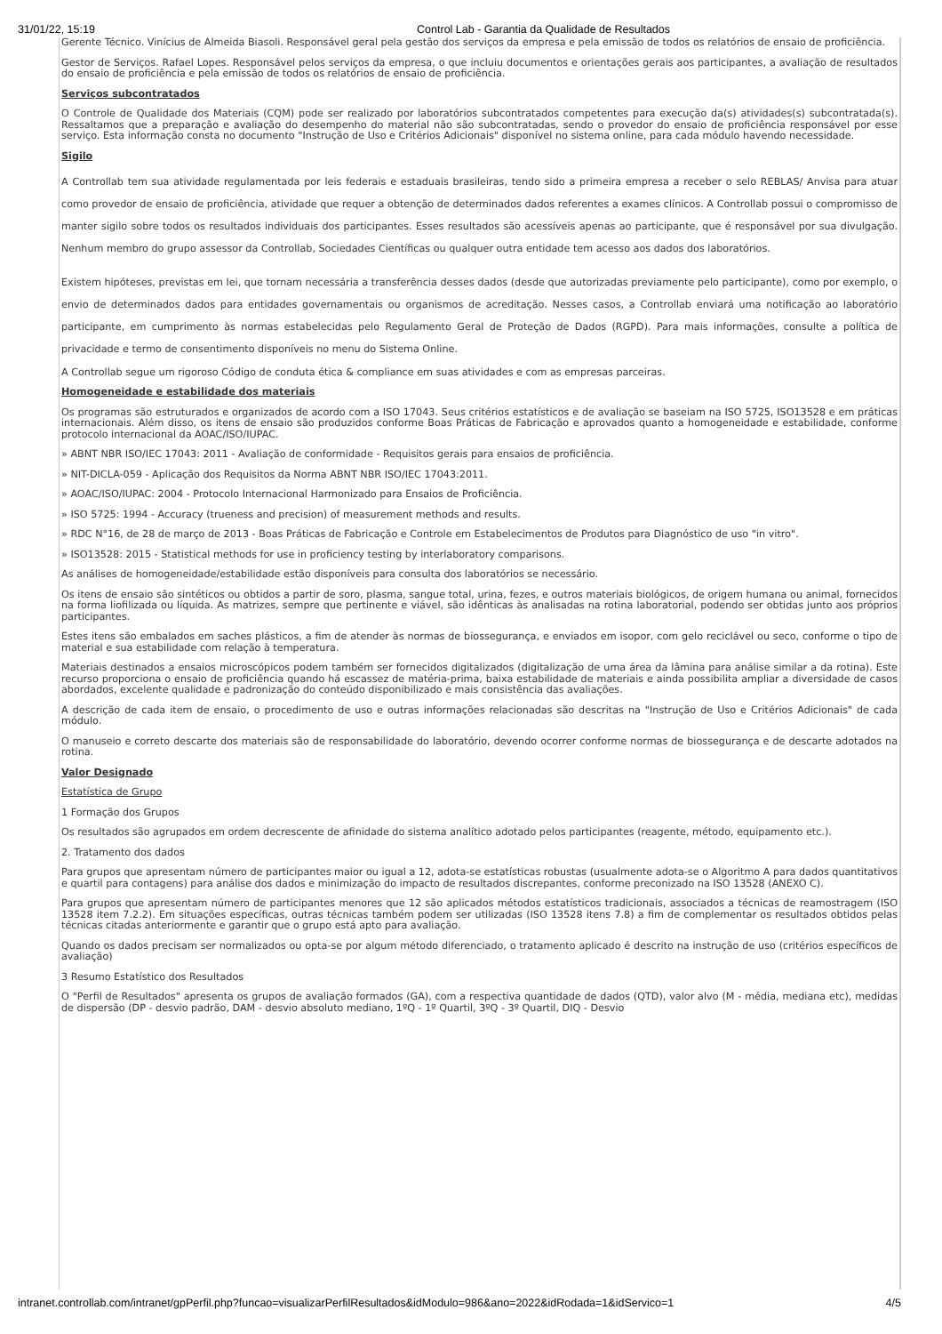31/01/22, 15:19 Control Lab - Garantia da Qualidade de Resultados
Gerente Técnico. Vinícius de Almeida Biasoli. Responsável geral pela gestão dos serviços da empresa e pela emissão de todos os relatórios de ensaio de proficiência.
Gestor de Serviços. Rafael Lopes. Responsável pelos serviços da empresa, o que incluiu documentos e orientações gerais aos participantes, a avaliação de resultados do ensaio de proficiência e pela emissão de todos os relatórios de ensaio de proficiência.
Serviços subcontratados
O Controle de Qualidade dos Materiais (CQM) pode ser realizado por laboratórios subcontratados competentes para execução da(s) atividades(s) subcontratada(s). Ressaltamos que a preparação e avaliação do desempenho do material não são subcontratadas, sendo o provedor do ensaio de proficiência responsável por esse serviço. Esta informação consta no documento "Instrução de Uso e Critérios Adicionais" disponível no sistema online, para cada módulo havendo necessidade.
Sigilo
A Controllab tem sua atividade regulamentada por leis federais e estaduais brasileiras, tendo sido a primeira empresa a receber o selo REBLAS/ Anvisa para atuar como provedor de ensaio de proficiência, atividade que requer a obtenção de determinados dados referentes a exames clínicos. A Controllab possui o compromisso de manter sigilo sobre todos os resultados individuais dos participantes. Esses resultados são acessíveis apenas ao participante, que é responsável por sua divulgação. Nenhum membro do grupo assessor da Controllab, Sociedades Científicas ou qualquer outra entidade tem acesso aos dados dos laboratórios.
Existem hipóteses, previstas em lei, que tornam necessária a transferência desses dados (desde que autorizadas previamente pelo participante), como por exemplo, o envio de determinados dados para entidades governamentais ou organismos de acreditação. Nesses casos, a Controllab enviará uma notificação ao laboratório participante, em cumprimento às normas estabelecidas pelo Regulamento Geral de Proteção de Dados (RGPD). Para mais informações, consulte a política de privacidade e termo de consentimento disponíveis no menu do Sistema Online.
A Controllab segue um rigoroso Código de conduta ética & compliance em suas atividades e com as empresas parceiras.
Homogeneidade e estabilidade dos materiais
Os programas são estruturados e organizados de acordo com a ISO 17043. Seus critérios estatísticos e de avaliação se baseiam na ISO 5725, ISO13528 e em práticas internacionais. Além disso, os itens de ensaio são produzidos conforme Boas Práticas de Fabricação e aprovados quanto a homogeneidade e estabilidade, conforme protocolo internacional da AOAC/ISO/IUPAC.
» ABNT NBR ISO/IEC 17043: 2011 - Avaliação de conformidade - Requisitos gerais para ensaios de proficiência.
» NIT-DICLA-059 - Aplicação dos Requisitos da Norma ABNT NBR ISO/IEC 17043:2011.
» AOAC/ISO/IUPAC: 2004 - Protocolo Internacional Harmonizado para Ensaios de Proficiência.
» ISO 5725: 1994 - Accuracy (trueness and precision) of measurement methods and results.
» RDC N°16, de 28 de março de 2013 - Boas Práticas de Fabricação e Controle em Estabelecimentos de Produtos para Diagnóstico de uso "in vitro".
» ISO13528: 2015 - Statistical methods for use in proficiency testing by interlaboratory comparisons.
As análises de homogeneidade/estabilidade estão disponíveis para consulta dos laboratórios se necessário.
Os itens de ensaio são sintéticos ou obtidos a partir de soro, plasma, sangue total, urina, fezes, e outros materiais biológicos, de origem humana ou animal, fornecidos na forma liofilizada ou líquida. As matrizes, sempre que pertinente e viável, são idênticas às analisadas na rotina laboratorial, podendo ser obtidas junto aos próprios participantes.
Estes itens são embalados em saches plásticos, a fim de atender às normas de biossegurança, e enviados em isopor, com gelo reciclável ou seco, conforme o tipo de material e sua estabilidade com relação à temperatura.
Materiais destinados a ensaios microscópicos podem também ser fornecidos digitalizados (digitalização de uma área da lâmina para análise similar a da rotina). Este recurso proporciona o ensaio de proficiência quando há escassez de matéria-prima, baixa estabilidade de materiais e ainda possibilita ampliar a diversidade de casos abordados, excelente qualidade e padronização do conteúdo disponibilizado e mais consistência das avaliações.
A descrição de cada item de ensaio, o procedimento de uso e outras informações relacionadas são descritas na "Instrução de Uso e Critérios Adicionais" de cada módulo.
O manuseio e correto descarte dos materiais são de responsabilidade do laboratório, devendo ocorrer conforme normas de biossegurança e de descarte adotados na rotina.
Valor Designado
Estatística de Grupo
1 Formação dos Grupos
Os resultados são agrupados em ordem decrescente de afinidade do sistema analítico adotado pelos participantes (reagente, método, equipamento etc.).
2. Tratamento dos dados
Para grupos que apresentam número de participantes maior ou igual a 12, adota-se estatísticas robustas (usualmente adota-se o Algoritmo A para dados quantitativos e quartil para contagens) para análise dos dados e minimização do impacto de resultados discrepantes, conforme preconizado na ISO 13528 (ANEXO C).
Para grupos que apresentam número de participantes menores que 12 são aplicados métodos estatísticos tradicionais, associados a técnicas de reamostragem (ISO 13528 item 7.2.2). Em situações específicas, outras técnicas também podem ser utilizadas (ISO 13528 itens 7.8) a fim de complementar os resultados obtidos pelas técnicas citadas anteriormente e garantir que o grupo está apto para avaliação.
Quando os dados precisam ser normalizados ou opta-se por algum método diferenciado, o tratamento aplicado é descrito na instrução de uso (critérios específicos de avaliação)
3 Resumo Estatístico dos Resultados
O "Perfil de Resultados" apresenta os grupos de avaliação formados (GA), com a respectiva quantidade de dados (QTD), valor alvo (M - média, mediana etc), medidas de dispersão (DP - desvio padrão, DAM - desvio absoluto mediano, 1ºQ - 1º Quartil, 3ºQ - 3º Quartil, DIQ - Desvio
intranet.controllab.com/intranet/gpPerfil.php?funcao=visualizarPerfilResultados&idModulo=986&ano=2022&idRodada=1&idServico=1 4/5